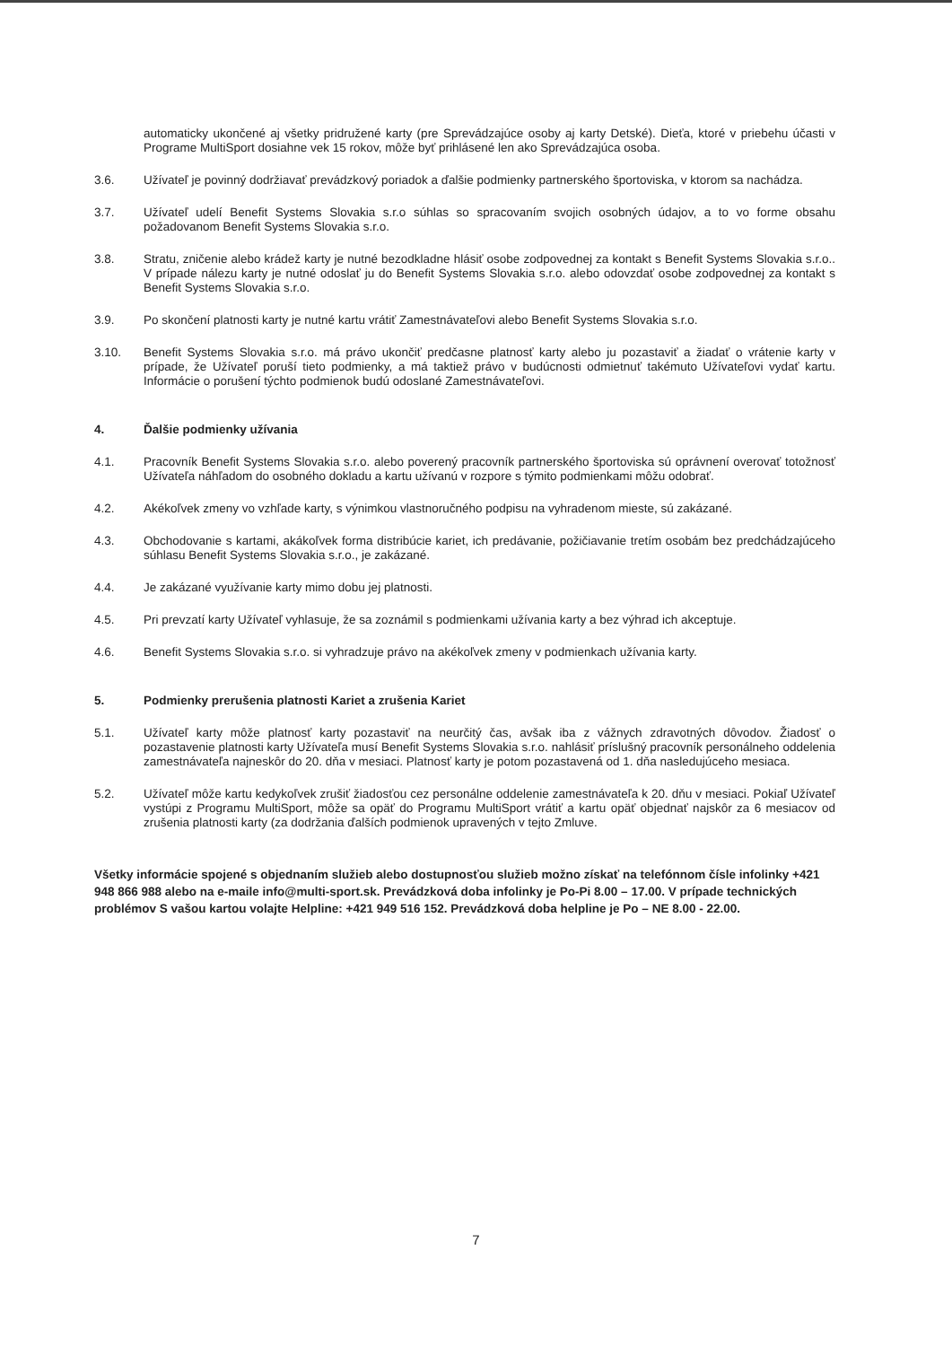automaticky ukončené aj všetky pridružené karty (pre Sprevádzajúce osoby aj karty Detské). Dieťa, ktoré v priebehu účasti v Programe MultiSport dosiahne vek 15 rokov, môže byť prihlásené len ako Sprevádzajúca osoba.
3.6. Užívateľ je povinný dodržiavať prevádzkový poriadok a ďalšie podmienky partnerského športoviska, v ktorom sa nachádza.
3.7. Užívateľ udelí Benefit Systems Slovakia s.r.o súhlas so spracovaním svojich osobných údajov, a to vo forme obsahu požadovanom Benefit Systems Slovakia s.r.o.
3.8. Stratu, zničenie alebo krádež karty je nutné bezodkladne hlásiť osobe zodpovednej za kontakt s Benefit Systems Slovakia s.r.o.. V prípade nálezu karty je nutné odoslať ju do Benefit Systems Slovakia s.r.o. alebo odovzdať osobe zodpovednej za kontakt s Benefit Systems Slovakia s.r.o.
3.9. Po skončení platnosti karty je nutné kartu vrátiť Zamestnávateľovi alebo Benefit Systems Slovakia s.r.o.
3.10. Benefit Systems Slovakia s.r.o. má právo ukončiť predčasne platnosť karty alebo ju pozastaviť a žiadať o vrátenie karty v prípade, že Užívateľ poruší tieto podmienky, a má taktiež právo v budúcnosti odmietnuť takémuto Užívateľovi vydať kartu. Informácie o porušení týchto podmienok budú odoslané Zamestnávateľovi.
4. Ďalšie podmienky užívania
4.1. Pracovník Benefit Systems Slovakia s.r.o. alebo poverený pracovník partnerského športoviska sú oprávnení overovať totožnosť Užívateľa náhľadom do osobného dokladu a kartu užívanú v rozpore s týmito podmienkami môžu odobrať.
4.2. Akékoľvek zmeny vo vzhľade karty, s výnimkou vlastnoručného podpisu na vyhradenom mieste, sú zakázané.
4.3. Obchodovanie s kartami, akákoľvek forma distribúcie kariet, ich predávanie, požičiavanie tretím osobám bez predchádzajúceho súhlasu Benefit Systems Slovakia s.r.o., je zakázané.
4.4. Je zakázané využívanie karty mimo dobu jej platnosti.
4.5. Pri prevzatí karty Užívateľ vyhlasuje, že sa zoznámil s podmienkami užívania karty a bez výhrad ich akceptuje.
4.6. Benefit Systems Slovakia s.r.o. si vyhradzuje právo na akékoľvek zmeny v podmienkach užívania karty.
5. Podmienky prerušenia platnosti Kariet a zrušenia Kariet
5.1. Užívateľ karty môže platnosť karty pozastaviť na neurčitý čas, avšak iba z vážnych zdravotných dôvodov. Žiadosť o pozastavenie platnosti karty Užívateľa musí Benefit Systems Slovakia s.r.o. nahlásiť príslušný pracovník personálneho oddelenia zamestnávateľa najneskôr do 20. dňa v mesiaci. Platnosť karty je potom pozastavená od 1. dňa nasledujúceho mesiaca.
5.2. Užívateľ môže kartu kedykoľvek zrušiť žiadosťou cez personálne oddelenie zamestnávateľa k 20. dňu v mesiaci. Pokiaľ Užívateľ vystúpi z Programu MultiSport, môže sa opäť do Programu MultiSport vrátiť a kartu opäť objednať najskôr za 6 mesiacov od zrušenia platnosti karty (za dodržania ďalších podmienok upravených v tejto Zmluve.
Všetky informácie spojené s objednaním služieb alebo dostupnosťou služieb možno získať na telefónnom čísle infolinky +421 948 866 988 alebo na e-maile info@multi-sport.sk. Prevádzková doba infolinky je Po-Pi 8.00 – 17.00. V prípade technických problémov S vašou kartou volajte Helpline: +421 949 516 152. Prevádzková doba helpline je Po – NE 8.00 - 22.00.
7